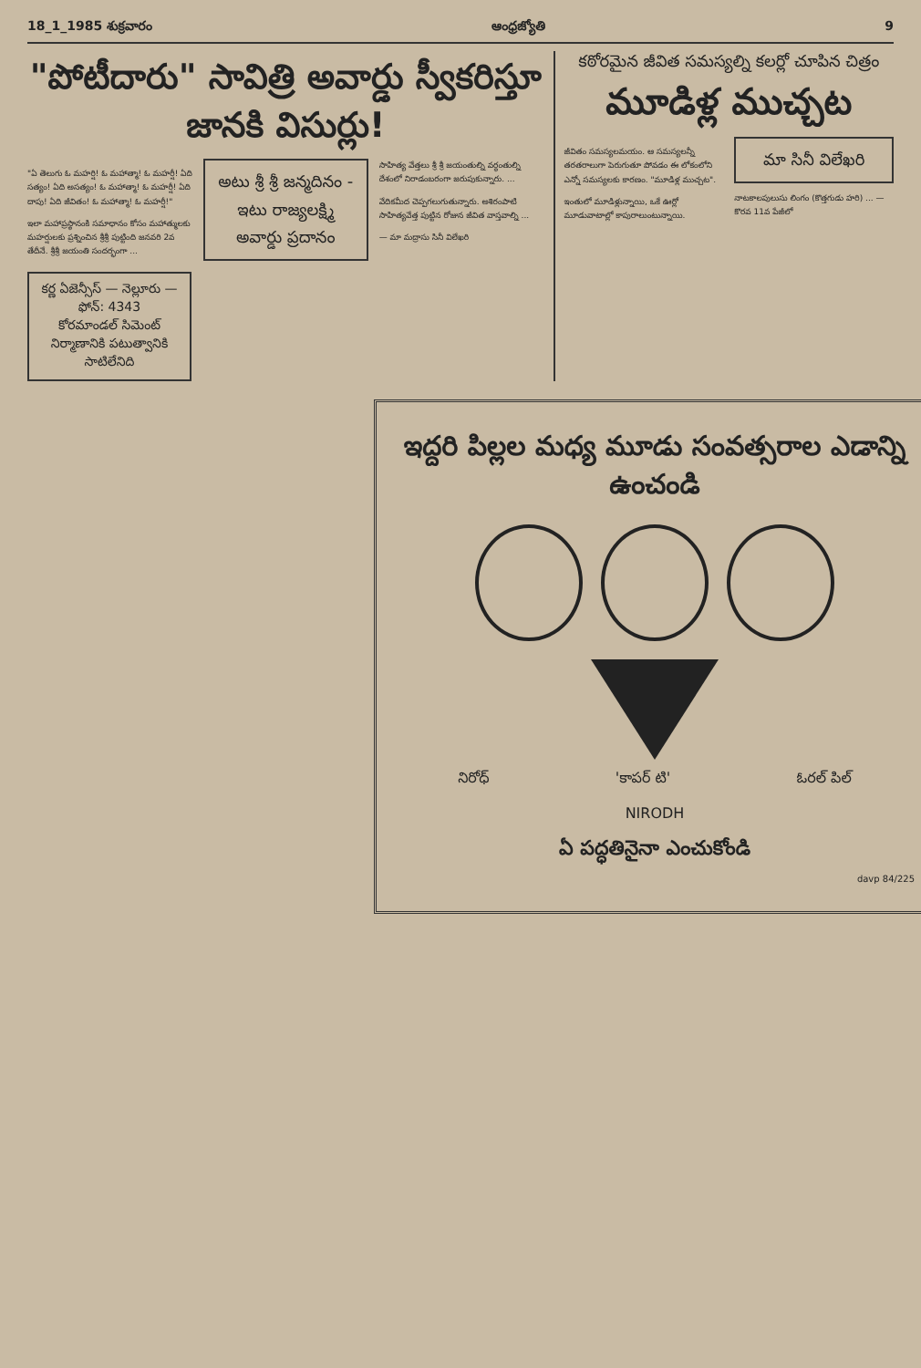18_1_1985 శుక్రవారం ఆంధ్రజ్యోతి 9
"పోటీదారు" సావిత్రి అవార్డు స్వీకరిస్తూ జానకి విసుర్లు!
"ఏ తెలుగు ఓ మహర్షి! ఓ మహాత్మా! ఓ మహర్షీ! ఏది సత్యం! ఏది అసత్యం! ఓ మహాత్మా! ఓ మహర్షీ! ఏది దాపు! ఏది జీవితం! ఓ మహాత్మా! ఓ మహర్షీ!"
ఇలా మహాప్రస్థానంకి సమాధానం కోసం మహాత్ములకు మహర్షులకు ప్రశ్నించిన శ్రీశ్రీ పుట్టింది జనవరి 2వ తేదీనే. శ్రీశ్రీ జయంతి సందర్భంగా ...
అటు శ్రీ శ్రీ జన్మదినం - ఇటు రాజ్యలక్ష్మి అవార్డు ప్రదానం
సాహిత్య వేత్తలు శ్రీ శ్రీ జయంతుల్ని వర్ధంతుల్ని దేశంలో నిరాడంబరంగా జరుపుకున్నారు. ...
వేదికమీద చెప్పగలుగుతున్నారు. అశిరంపాటి సాహిత్యవేత్త పుట్టిన రోజున జీవిత వాస్తవాల్ని ...
— మా మద్రాసు సినీ విలేఖరి
కర్ణ ఏజెన్సీస్ — నెల్లూరు — ఫోన్: 4343
కోరమాండల్ సిమెంట్
నిర్మాణానికి పటుత్వానికి సాటిలేనిది
కఠోరమైన జీవిత సమస్యల్ని కలర్లో చూపిన చిత్రం
మూడిళ్ల ముచ్చట
జీవితం సమస్యలమయం. ఆ సమస్యలన్నీ తరతరాలుగా పెరుగుతూ పోవడం ఈ లోకంలోని ఎన్నో సమస్యలకు కారణం. "మూడిళ్ల ముచ్చట".
ఇంతులో మూడిళ్లున్నాయి, ఒకే ఊర్లో మూడువాటాల్లో కాపురాలుంటున్నాయి.
మా సినీ విలేఖరి
నాటకాలపులుసు లింగం (కొత్తగుడు హరి) ... — కొరవ 11వ పేజీలో
ఇద్దరి పిల్లల మధ్య మూడు సంవత్సరాల ఎడాన్ని ఉంచండి
నిరోధ్ 'కాపర్ టి' ఓరల్ పిల్
NIRODH
ఏ పద్ధతినైనా ఎంచుకోండి
davp 84/225